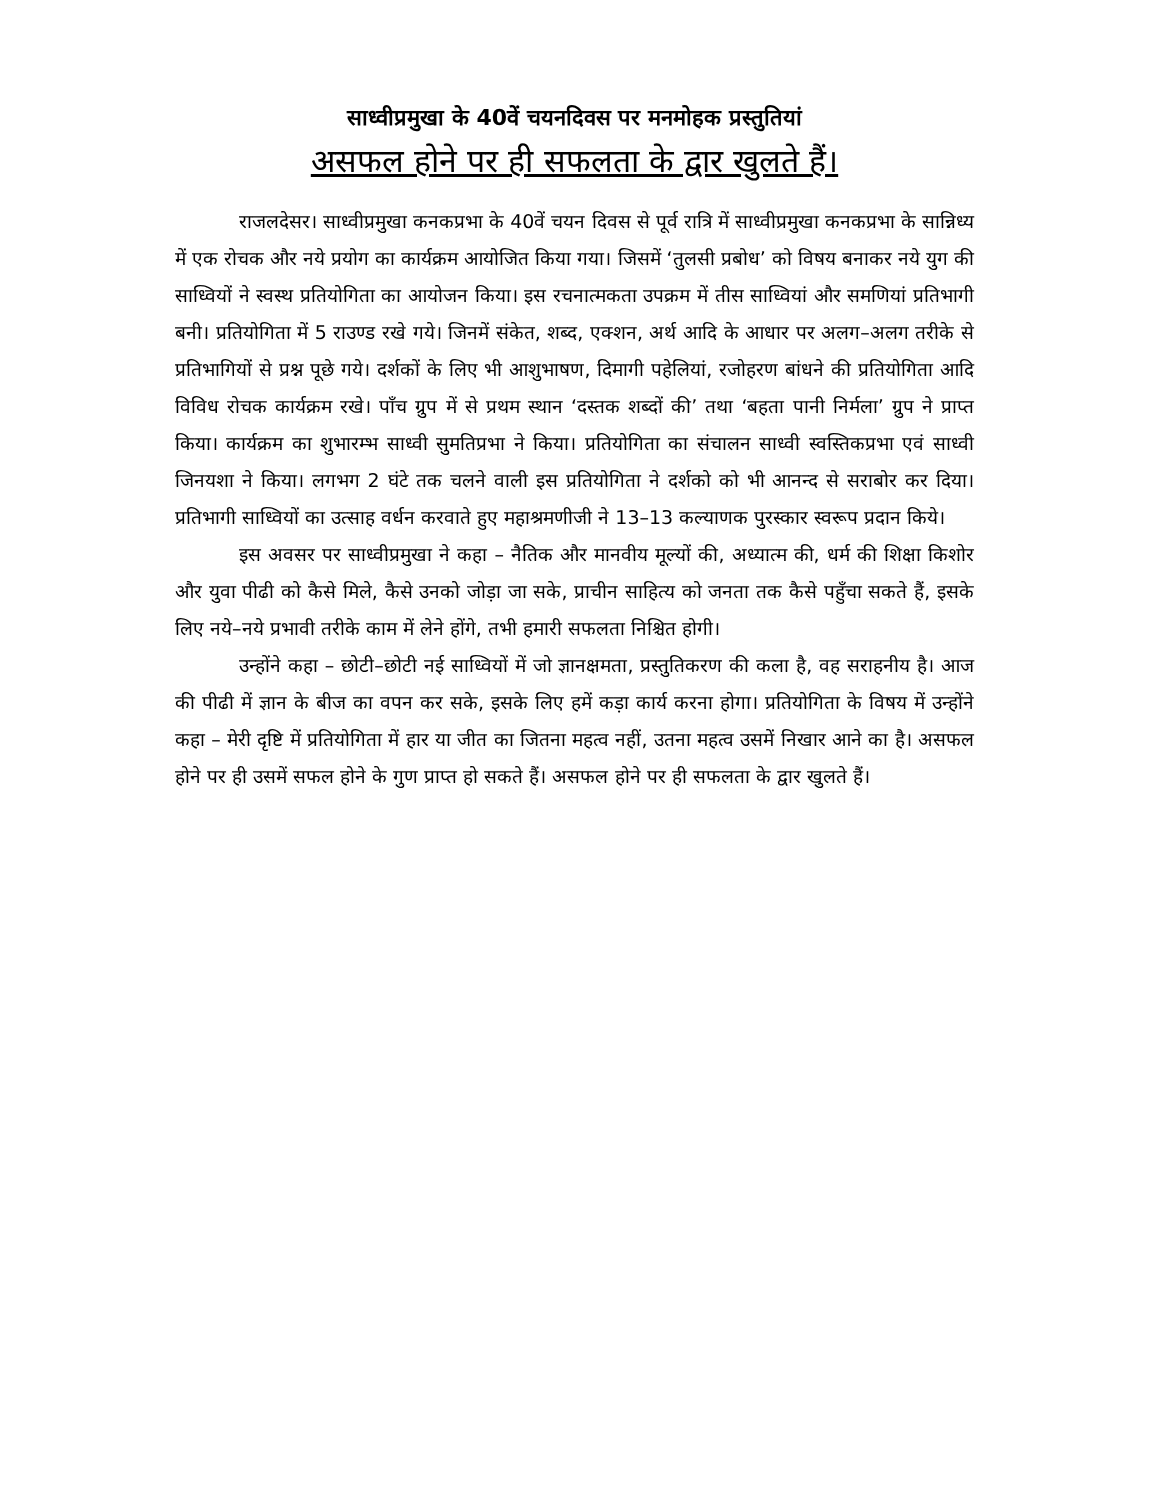साध्वीप्रमुखा के 40वें चयनदिवस पर मनमोहक प्रस्तुतियां
असफल होने पर ही सफलता के द्वार खुलते हैं।
राजलदेसर। साध्वीप्रमुखा कनकप्रभा के 40वें चयन दिवस से पूर्व रात्रि में साध्वीप्रमुखा कनकप्रभा के सान्निध्य में एक रोचक और नये प्रयोग का कार्यक्रम आयोजित किया गया। जिसमें ‘तुलसी प्रबोध’ को विषय बनाकर नये युग की साध्वियों ने स्वस्थ प्रतियोगिता का आयोजन किया। इस रचनात्मकता उपक्रम में तीस साध्वियां और समणियां प्रतिभागी बनी। प्रतियोगिता में 5 राउण्ड रखे गये। जिनमें संकेत, शब्द, एक्शन, अर्थ आदि के आधार पर अलग–अलग तरीके से प्रतिभागियों से प्रश्न पूछे गये। दर्शकों के लिए भी आशुभाषण, दिमागी पहेलियां, रजोहरण बांधने की प्रतियोगिता आदि विविध रोचक कार्यक्रम रखे। पाँच ग्रुप में से प्रथम स्थान ‘दस्तक शब्दों की’ तथा ‘बहता पानी निर्मला’ ग्रुप ने प्राप्त किया। कार्यक्रम का शुभारम्भ साध्वी सुमतिप्रभा ने किया। प्रतियोगिता का संचालन साध्वी स्वस्तिकप्रभा एवं साध्वी जिनयशा ने किया। लगभग 2 घंटे तक चलने वाली इस प्रतियोगिता ने दर्शको को भी आनन्द से सराबोर कर दिया। प्रतिभागी साध्वियों का उत्साह वर्धन करवाते हुए महाश्रमणीजी ने 13–13 कल्याणक पुरस्कार स्वरूप प्रदान किये।
इस अवसर पर साध्वीप्रमुखा ने कहा – नैतिक और मानवीय मूल्यों की, अध्यात्म की, धर्म की शिक्षा किशोर और युवा पीढी को कैसे मिले, कैसे उनको जोड़ा जा सके, प्राचीन साहित्य को जनता तक कैसे पहुँचा सकते हैं, इसके लिए नये–नये प्रभावी तरीके काम में लेने होंगे, तभी हमारी सफलता निश्चित होगी।
उन्होंने कहा – छोटी–छोटी नई साध्वियों में जो ज्ञानक्षमता, प्रस्तुतिकरण की कला है, वह सराहनीय है। आज की पीढी में ज्ञान के बीज का वपन कर सके, इसके लिए हमें कड़ा कार्य करना होगा। प्रतियोगिता के विषय में उन्होंने कहा – मेरी दृष्टि में प्रतियोगिता में हार या जीत का जितना महत्व नहीं, उतना महत्व उसमें निखार आने का है। असफल होने पर ही उसमें सफल होने के गुण प्राप्त हो सकते हैं। असफल होने पर ही सफलता के द्वार खुलते हैं।